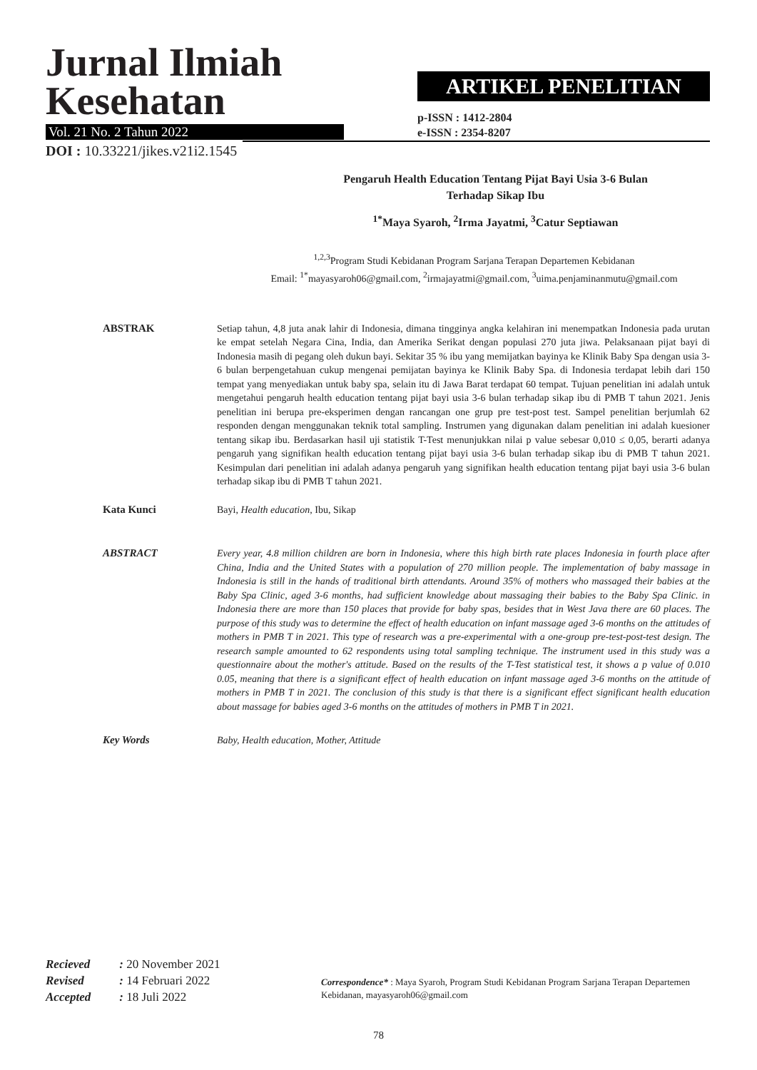Jurnal Ilmiah
Kesehatan
Vol. 21 No. 2 Tahun 2022
ARTIKEL PENELITIAN
p-ISSN : 1412-2804
e-ISSN : 2354-8207
DOI : 10.33221/jikes.v21i2.1545
Pengaruh Health Education Tentang Pijat Bayi Usia 3-6 Bulan
Terhadap Sikap Ibu
<sup>1*</sup>Maya Syaroh, <sup>2</sup>Irma Jayatmi, <sup>3</sup>Catur Septiawan
<sup>1,2,3</sup>Program Studi Kebidanan Program Sarjana Terapan Departemen Kebidanan
Email: <sup>1*</sup>mayasyaroh06@gmail.com, <sup>2</sup>irmajayatmi@gmail.com, <sup>3</sup>uima.penjaminanmutu@gmail.com
ABSTRAK Setiap tahun, 4,8 juta anak lahir di Indonesia, dimana tingginya angka kelahiran ini menempatkan Indonesia pada urutan ke empat setelah Negara Cina, India, dan Amerika Serikat dengan populasi 270 juta jiwa. Pelaksanaan pijat bayi di Indonesia masih di pegang oleh dukun bayi. Sekitar 35 % ibu yang memijatkan bayinya ke Klinik Baby Spa dengan usia 3-6 bulan berpengetahuan cukup mengenai pemijatan bayinya ke Klinik Baby Spa. di Indonesia terdapat lebih dari 150 tempat yang menyediakan untuk baby spa, selain itu di Jawa Barat terdapat 60 tempat. Tujuan penelitian ini adalah untuk mengetahui pengaruh health education tentang pijat bayi usia 3-6 bulan terhadap sikap ibu di PMB T tahun 2021. Jenis penelitian ini berupa pre-eksperimen dengan rancangan one grup pre test-post test. Sampel penelitian berjumlah 62 responden dengan menggunakan teknik total sampling. Instrumen yang digunakan dalam penelitian ini adalah kuesioner tentang sikap ibu. Berdasarkan hasil uji statistik T-Test menunjukkan nilai p value sebesar 0,010 ≤ 0,05, berarti adanya pengaruh yang signifikan health education tentang pijat bayi usia 3-6 bulan terhadap sikap ibu di PMB T tahun 2021. Kesimpulan dari penelitian ini adalah adanya pengaruh yang signifikan health education tentang pijat bayi usia 3-6 bulan terhadap sikap ibu di PMB T tahun 2021.
Kata Kunci Bayi, Health education, Ibu, Sikap
ABSTRACT Every year, 4.8 million children are born in Indonesia, where this high birth rate places Indonesia in fourth place after China, India and the United States with a population of 270 million people. The implementation of baby massage in Indonesia is still in the hands of traditional birth attendants. Around 35% of mothers who massaged their babies at the Baby Spa Clinic, aged 3-6 months, had sufficient knowledge about massaging their babies to the Baby Spa Clinic. in Indonesia there are more than 150 places that provide for baby spas, besides that in West Java there are 60 places. The purpose of this study was to determine the effect of health education on infant massage aged 3-6 months on the attitudes of mothers in PMB T in 2021. This type of research was a pre-experimental with a one-group pre-test-post-test design. The research sample amounted to 62 respondents using total sampling technique. The instrument used in this study was a questionnaire about the mother's attitude. Based on the results of the T-Test statistical test, it shows a p value of 0.010 0.05, meaning that there is a significant effect of health education on infant massage aged 3-6 months on the attitude of mothers in PMB T in 2021. The conclusion of this study is that there is a significant effect significant health education about massage for babies aged 3-6 months on the attitudes of mothers in PMB T in 2021.
Key Words Baby, Health education, Mother, Attitude
| Recieved | : 20 November 2021 |
| Revised | : 14 Februari 2022 |
| Accepted | : 18 Juli 2022 |
Correspondence* : Maya Syaroh, Program Studi Kebidanan Program Sarjana Terapan Departemen Kebidanan, mayasyaroh06@gmail.com
78